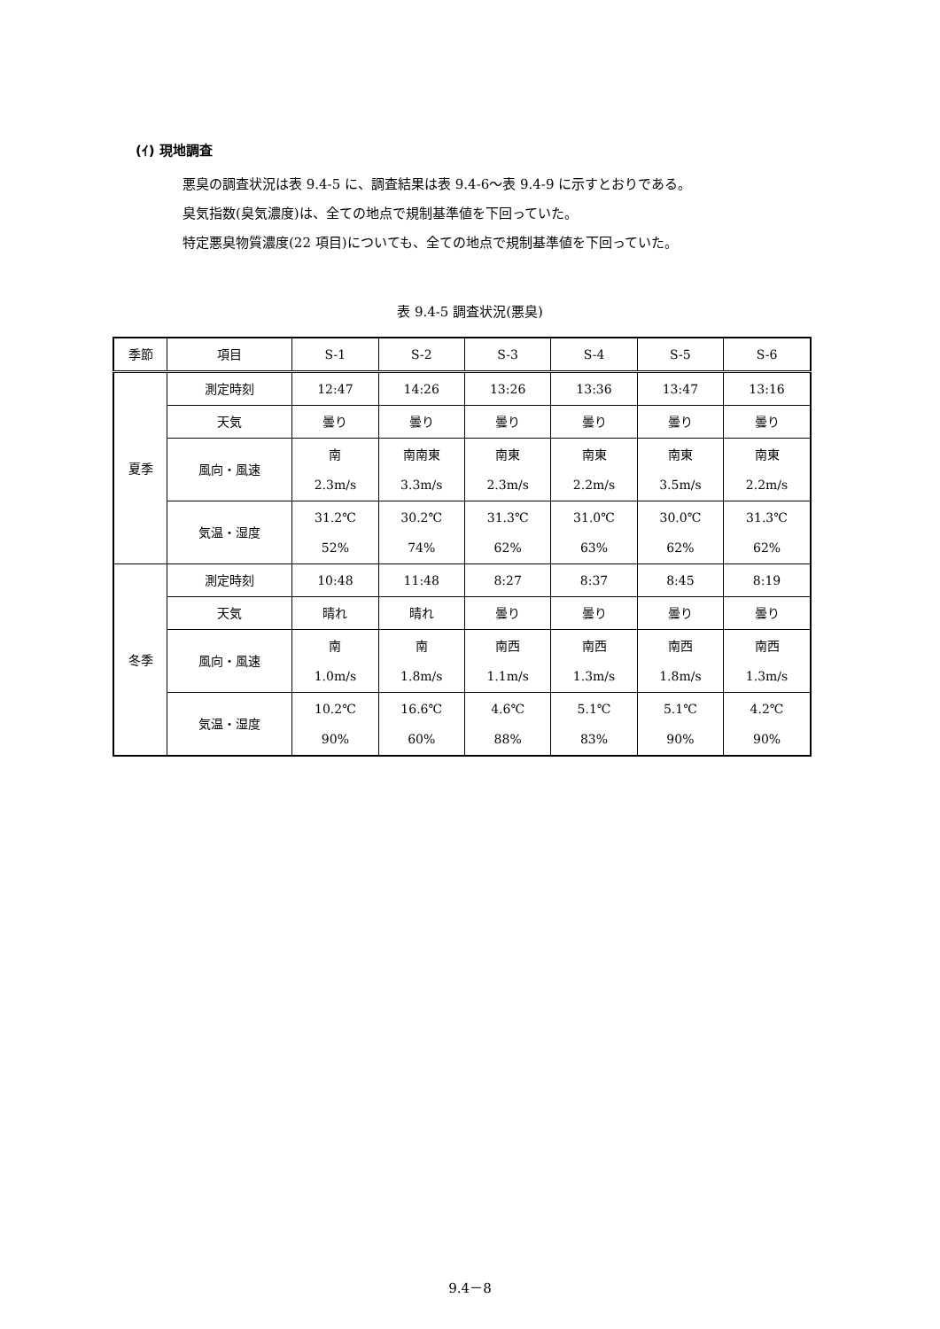(ｲ) 現地調査
悪臭の調査状況は表 9.4-5 に、調査結果は表 9.4-6～表 9.4-9 に示すとおりである。
臭気指数(臭気濃度)は、全ての地点で規制基準値を下回っていた。
特定悪臭物質濃度(22 項目)についても、全ての地点で規制基準値を下回っていた。
表 9.4-5 調査状況(悪臭)
| 季節 | 項目 | S-1 | S-2 | S-3 | S-4 | S-5 | S-6 |
| --- | --- | --- | --- | --- | --- | --- | --- |
| 夏季 | 測定時刻 | 12:47 | 14:26 | 13:26 | 13:36 | 13:47 | 13:16 |
| | 天気 | 曇り | 曇り | 曇り | 曇り | 曇り | 曇り |
| | 風向・風速 | 南 2.3m/s | 南南東 3.3m/s | 南東 2.3m/s | 南東 2.2m/s | 南東 3.5m/s | 南東 2.2m/s |
| | 気温・湿度 | 31.2℃ 52% | 30.2℃ 74% | 31.3℃ 62% | 31.0℃ 63% | 30.0℃ 62% | 31.3℃ 62% |
| 冬季 | 測定時刻 | 10:48 | 11:48 | 8:27 | 8:37 | 8:45 | 8:19 |
| | 天気 | 晴れ | 晴れ | 曇り | 曇り | 曇り | 曇り |
| | 風向・風速 | 南 1.0m/s | 南 1.8m/s | 南西 1.1m/s | 南西 1.3m/s | 南西 1.8m/s | 南西 1.3m/s |
| | 気温・湿度 | 10.2℃ 90% | 16.6℃ 60% | 4.6℃ 88% | 5.1℃ 83% | 5.1℃ 90% | 4.2℃ 90% |
9.4－8